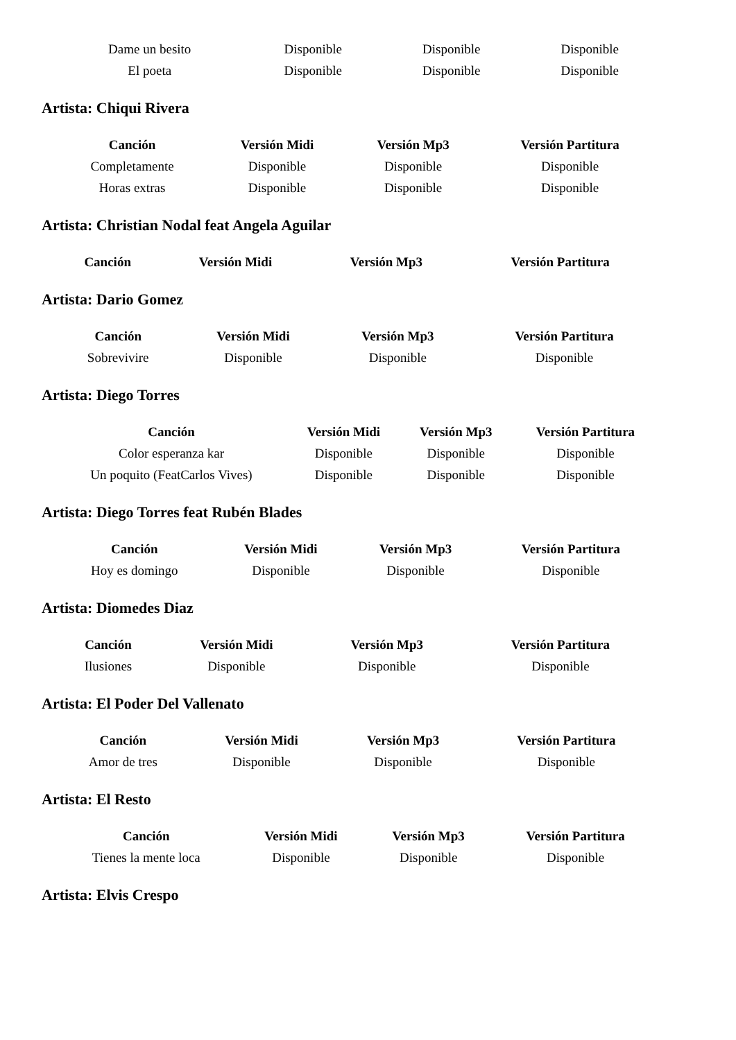| Dame un besito | Disponible | Disponible | Disponible |
| El poeta | Disponible | Disponible | Disponible |
Artista: Chiqui Rivera
| Canción | Versión Midi | Versión Mp3 | Versión Partitura |
| --- | --- | --- | --- |
| Completamente | Disponible | Disponible | Disponible |
| Horas extras | Disponible | Disponible | Disponible |
Artista: Christian Nodal feat Angela Aguilar
| Canción | Versión Midi | Versión Mp3 | Versión Partitura |
| --- | --- | --- | --- |
Artista: Dario Gomez
| Canción | Versión Midi | Versión Mp3 | Versión Partitura |
| --- | --- | --- | --- |
| Sobrevivire | Disponible | Disponible | Disponible |
Artista: Diego Torres
| Canción | Versión Midi | Versión Mp3 | Versión Partitura |
| --- | --- | --- | --- |
| Color esperanza kar | Disponible | Disponible | Disponible |
| Un poquito (FeatCarlos Vives) | Disponible | Disponible | Disponible |
Artista: Diego Torres feat Rubén Blades
| Canción | Versión Midi | Versión Mp3 | Versión Partitura |
| --- | --- | --- | --- |
| Hoy es domingo | Disponible | Disponible | Disponible |
Artista: Diomedes Diaz
| Canción | Versión Midi | Versión Mp3 | Versión Partitura |
| --- | --- | --- | --- |
| Ilusiones | Disponible | Disponible | Disponible |
Artista: El Poder Del Vallenato
| Canción | Versión Midi | Versión Mp3 | Versión Partitura |
| --- | --- | --- | --- |
| Amor de tres | Disponible | Disponible | Disponible |
Artista: El Resto
| Canción | Versión Midi | Versión Mp3 | Versión Partitura |
| --- | --- | --- | --- |
| Tienes la mente loca | Disponible | Disponible | Disponible |
Artista: Elvis Crespo